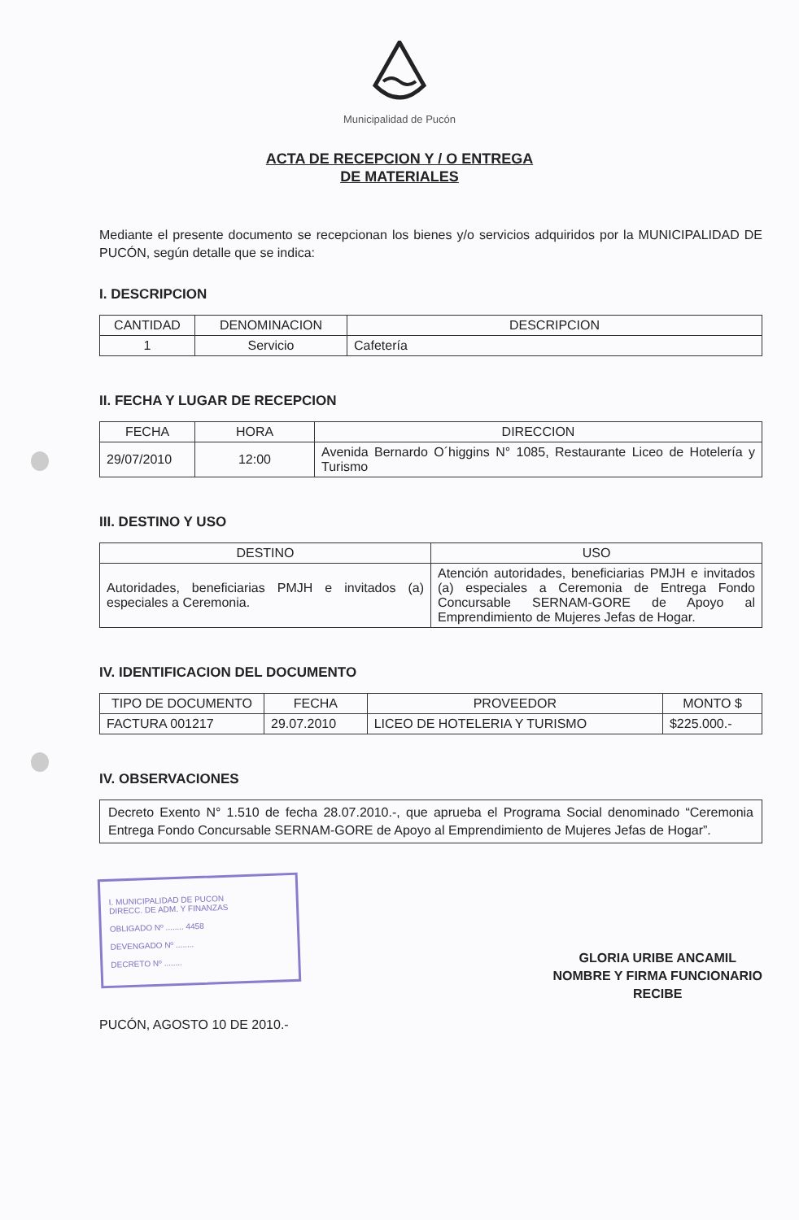Municipalidad de Pucón
ACTA DE RECEPCION Y / O ENTREGA
DE MATERIALES
Mediante el presente documento se recepcionan los bienes y/o servicios adquiridos por la MUNICIPALIDAD DE PUCÓN, según detalle que se indica:
I. DESCRIPCION
| CANTIDAD | DENOMINACION | DESCRIPCION |
| --- | --- | --- |
| 1 | Servicio | Cafetería |
II. FECHA Y LUGAR DE RECEPCION
| FECHA | HORA | DIRECCION |
| --- | --- | --- |
| 29/07/2010 | 12:00 | Avenida Bernardo O´higgins N° 1085, Restaurante Liceo de Hotelería y Turismo |
III. DESTINO Y USO
| DESTINO | USO |
| --- | --- |
| Autoridades, beneficiarias PMJH e invitados (a) especiales a Ceremonia. | Atención autoridades, beneficiarias PMJH e invitados (a) especiales a Ceremonia de Entrega Fondo Concursable SERNAM-GORE de Apoyo al Emprendimiento de Mujeres Jefas de Hogar. |
IV. IDENTIFICACION DEL DOCUMENTO
| TIPO DE DOCUMENTO | FECHA | PROVEEDOR | MONTO $ |
| --- | --- | --- | --- |
| FACTURA 001217 | 29.07.2010 | LICEO DE HOTELERIA Y TURISMO | $225.000.- |
IV. OBSERVACIONES
Decreto Exento N° 1.510 de fecha 28.07.2010.-, que aprueba el Programa Social denominado “Ceremonia Entrega Fondo Concursable SERNAM-GORE de Apoyo al Emprendimiento de Mujeres Jefas de Hogar”.
I. MUNICIPALIDAD DE PUCON
DIRECC. DE ADM. Y FINANZAS
OBLIGADO Nº ........ 4458
DEVENGADO Nº ........
DECRETO Nº ........
PUCÓN, AGOSTO 10 DE 2010.-
GLORIA URIBE ANCAMIL
NOMBRE Y FIRMA FUNCIONARIO
RECIBE